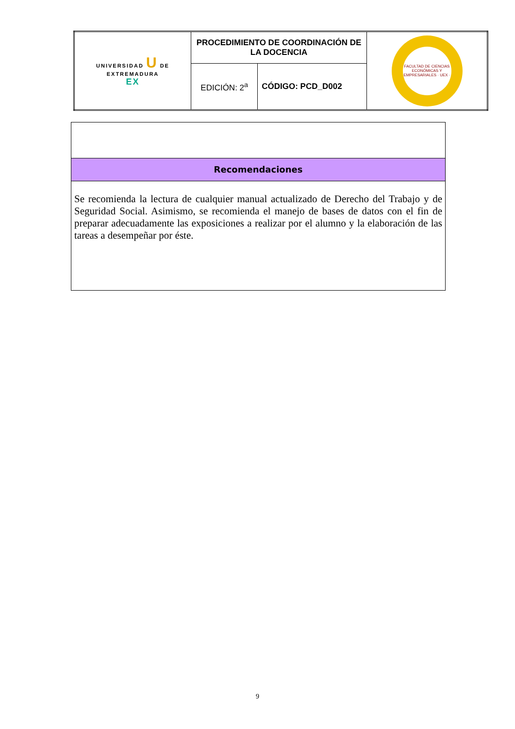| UNIVERSIDAD U DE EXTREMADURA EX | PROCEDIMIENTO DE COORDINACIÓN DE LA DOCENCIA | | FACULTAD DE CIENCIAS ECONÓMICAS Y EMPRESARIALES · UEX · |
| | EDICIÓN: 2<sup>a</sup> | CÓDIGO: PCD_D002 | |
Recomendaciones
Se recomienda la lectura de cualquier manual actualizado de Derecho del Trabajo y de Seguridad Social. Asimismo, se recomienda el manejo de bases de datos con el fin de preparar adecuadamente las exposiciones a realizar por el alumno y la elaboración de las tareas a desempeñar por éste.
9